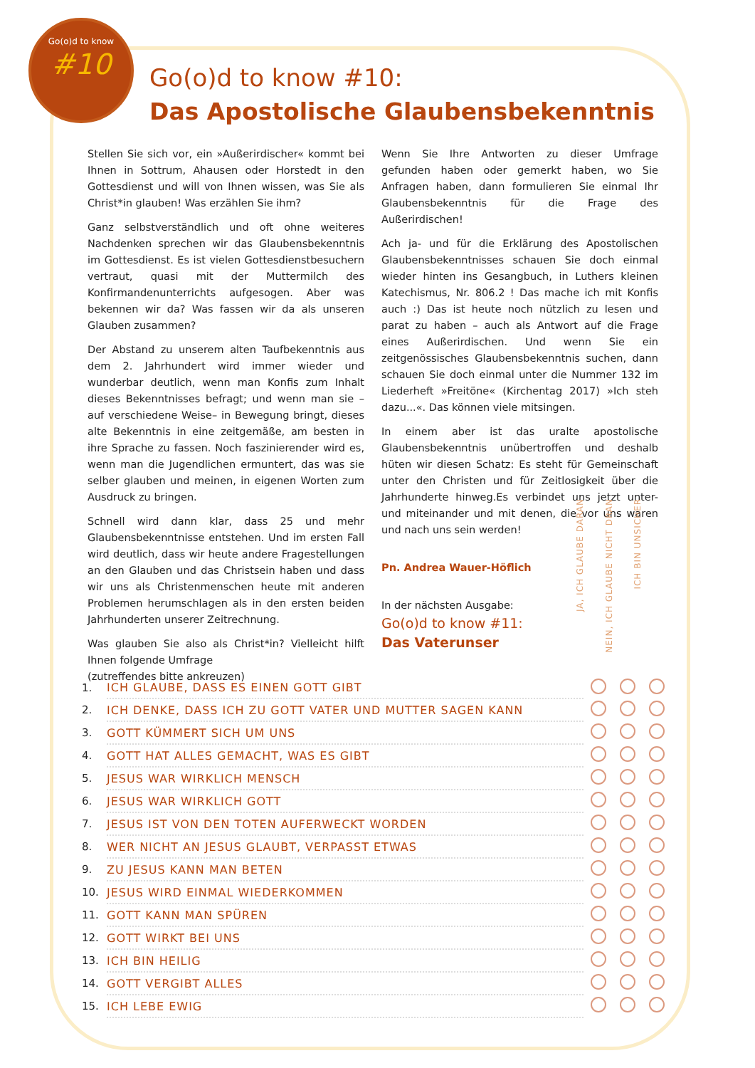Go(o)d to know
#10
Go(o)d to know #10:
Das Apostolische Glaubensbekenntnis
Stellen Sie sich vor, ein »Außerirdischer« kommt bei Ihnen in Sottrum, Ahausen oder Horstedt in den Gottesdienst und will von Ihnen wissen, was Sie als Christ*in glauben! Was erzählen Sie ihm?
Ganz selbstverständlich und oft ohne weiteres Nachdenken sprechen wir das Glaubensbekenntnis im Gottesdienst. Es ist vielen Gottesdienstbesuchern vertraut, quasi mit der Muttermilch des Konfirmandenunterrichts aufgesogen. Aber was bekennen wir da? Was fassen wir da als unseren Glauben zusammen?
Der Abstand zu unserem alten Taufbekenntnis aus dem 2. Jahrhundert wird immer wieder und wunderbar deutlich, wenn man Konfis zum Inhalt dieses Bekenntnisses befragt; und wenn man sie – auf verschiedene Weise– in Bewegung bringt, dieses alte Bekenntnis in eine zeitgemäße, am besten in ihre Sprache zu fassen. Noch faszinierender wird es, wenn man die Jugendlichen ermuntert, das was sie selber glauben und meinen, in eigenen Worten zum Ausdruck zu bringen.
Schnell wird dann klar, dass 25 und mehr Glaubensbekenntnisse entstehen. Und im ersten Fall wird deutlich, dass wir heute andere Fragestellungen an den Glauben und das Christsein haben und dass wir uns als Christenmenschen heute mit anderen Problemen herumschlagen als in den ersten beiden Jahrhunderten unserer Zeitrechnung.
Was glauben Sie also als Christ*in? Vielleicht hilft Ihnen folgende Umfrage
(zutreffendes bitte ankreuzen)
Wenn Sie Ihre Antworten zu dieser Umfrage gefunden haben oder gemerkt haben, wo Sie Anfragen haben, dann formulieren Sie einmal Ihr Glaubensbekenntnis für die Frage des Außerirdischen!
Ach ja- und für die Erklärung des Apostolischen Glaubensbekenntnisses schauen Sie doch einmal wieder hinten ins Gesangbuch, in Luthers kleinen Katechismus, Nr. 806.2 ! Das mache ich mit Konfis auch :) Das ist heute noch nützlich zu lesen und parat zu haben – auch als Antwort auf die Frage eines Außerirdischen. Und wenn Sie ein zeitgenössisches Glaubensbekenntnis suchen, dann schauen Sie doch einmal unter die Nummer 132 im Liederheft »Freitöne« (Kirchentag 2017) »Ich steh dazu...«. Das können viele mitsingen.
In einem aber ist das uralte apostolische Glaubensbekenntnis unübertroffen und deshalb hüten wir diesen Schatz: Es steht für Gemeinschaft unter den Christen und für Zeitlosigkeit über die Jahrhunderte hinweg.Es verbindet uns jetzt unter- und miteinander und mit denen, die vor uns waren und nach uns sein werden!
Pn. Andrea Wauer-Höflich
In der nächsten Ausgabe:
Go(o)d to know #11:
Das Vaterunser
JA, ICH GLAUBE DARAN
NEIN, ICH GLAUBE NICHT DRAN
ICH BIN UNSICHER
| 1. | ICH GLAUBE, DASS ES EINEN GOTT GIBT | | | |
| 2. | ICH DENKE, DASS ICH ZU GOTT VATER UND MUTTER SAGEN KANN | | | |
| 3. | GOTT KÜMMERT SICH UM UNS | | | |
| 4. | GOTT HAT ALLES GEMACHT, WAS ES GIBT | | | |
| 5. | JESUS WAR WIRKLICH MENSCH | | | |
| 6. | JESUS WAR WIRKLICH GOTT | | | |
| 7. | JESUS IST VON DEN TOTEN AUFERWECKT WORDEN | | | |
| 8. | WER NICHT AN JESUS GLAUBT, VERPASST ETWAS | | | |
| 9. | ZU JESUS KANN MAN BETEN | | | |
| 10. | JESUS WIRD EINMAL WIEDERKOMMEN | | | |
| 11. | GOTT KANN MAN SPÜREN | | | |
| 12. | GOTT WIRKT BEI UNS | | | |
| 13. | ICH BIN HEILIG | | | |
| 14. | GOTT VERGIBT ALLES | | | |
| 15. | ICH LEBE EWIG | | | |